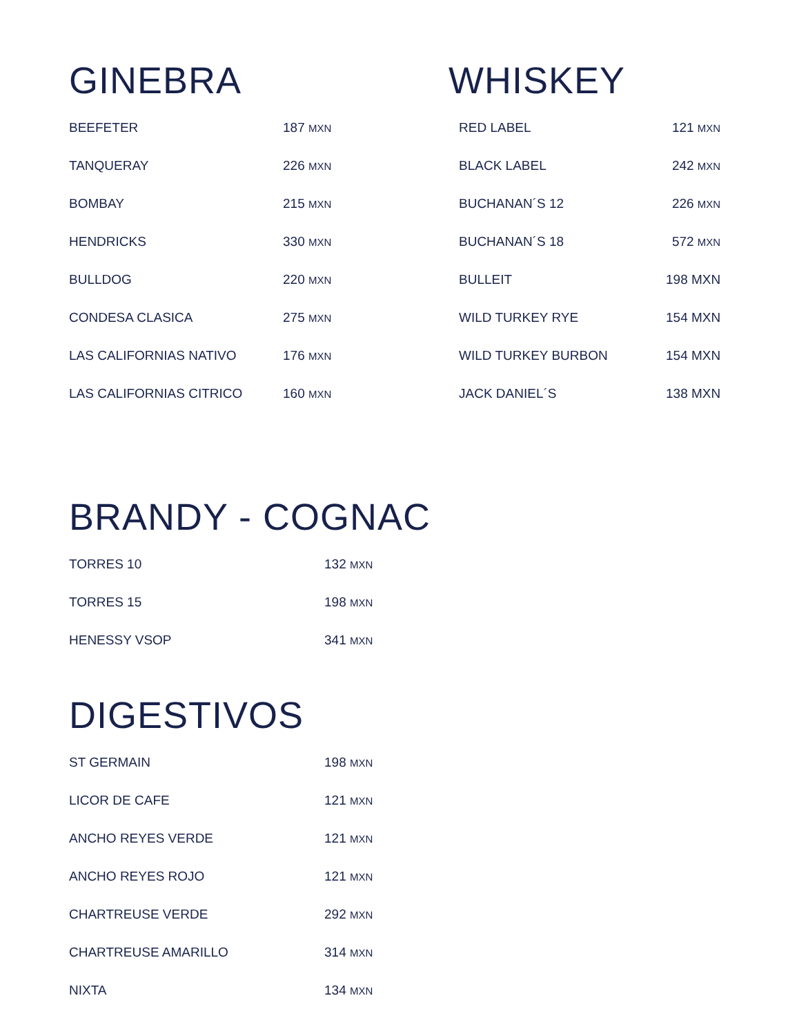GINEBRA
| BEEFETER | 187 MXN |
| TANQUERAY | 226 MXN |
| BOMBAY | 215 MXN |
| HENDRICKS | 330 MXN |
| BULLDOG | 220 MXN |
| CONDESA CLASICA | 275 MXN |
| LAS CALIFORNIAS NATIVO | 176 MXN |
| LAS CALIFORNIAS CITRICO | 160 MXN |
WHISKEY
| RED LABEL | 121 MXN |
| BLACK LABEL | 242 MXN |
| BUCHANAN´S 12 | 226 MXN |
| BUCHANAN´S 18 | 572 MXN |
| BULLEIT | 198 MXN |
| WILD TURKEY RYE | 154 MXN |
| WILD TURKEY BURBON | 154 MXN |
| JACK DANIEL´S | 138 MXN |
BRANDY - COGNAC
| TORRES 10 | 132 MXN |
| TORRES 15 | 198 MXN |
| HENESSY VSOP | 341 MXN |
DIGESTIVOS
| ST GERMAIN | 198 MXN |
| LICOR DE CAFE | 121 MXN |
| ANCHO REYES VERDE | 121 MXN |
| ANCHO REYES ROJO | 121 MXN |
| CHARTREUSE VERDE | 292 MXN |
| CHARTREUSE AMARILLO | 314 MXN |
| NIXTA | 134 MXN |